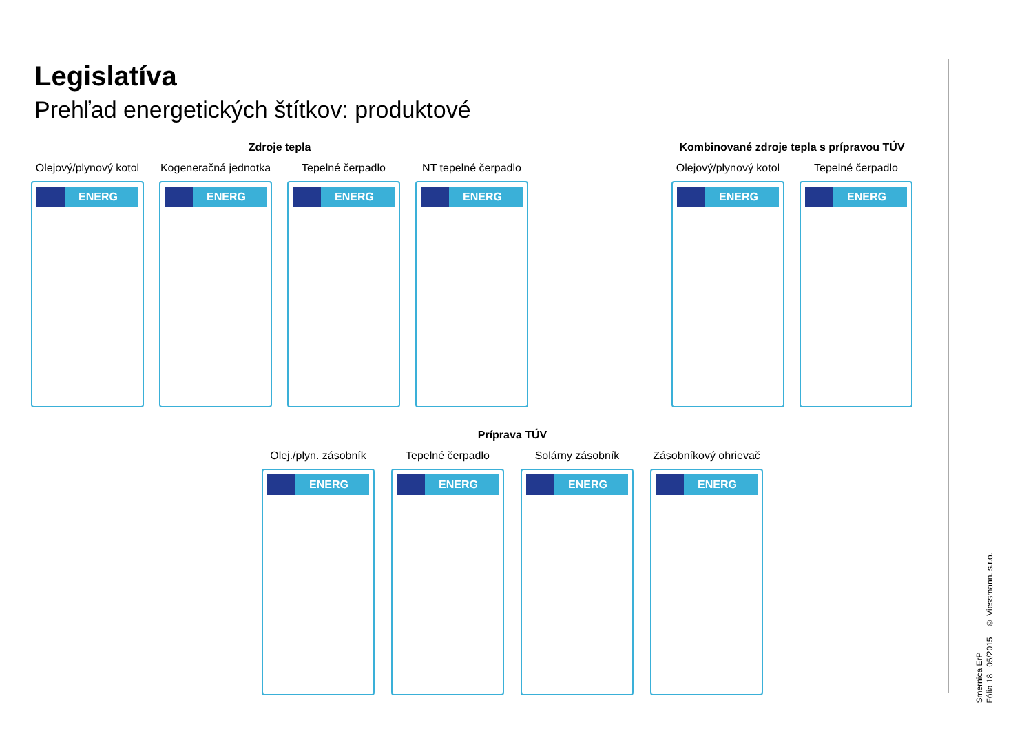Legislatíva
Prehľad energetických štítkov: produktové
Zdroje tepla
Olejový/plynový kotol
ENERG
Kogeneračná jednotka
ENERG
Tepelné čerpadlo
ENERG
NT tepelné čerpadlo
ENERG
Kombinované zdroje tepla s prípravou TÚV
Olejový/plynový kotol
ENERG
Tepelné čerpadlo
ENERG
Príprava TÚV
Olej./plyn. zásobník
ENERG
Tepelné čerpadlo
ENERG
Solárny zásobník
ENERG
Zásobníkový ohrievač
ENERG
Smernica ErP
Fólia 18 05/2015 © Viessmann. s.r.o.